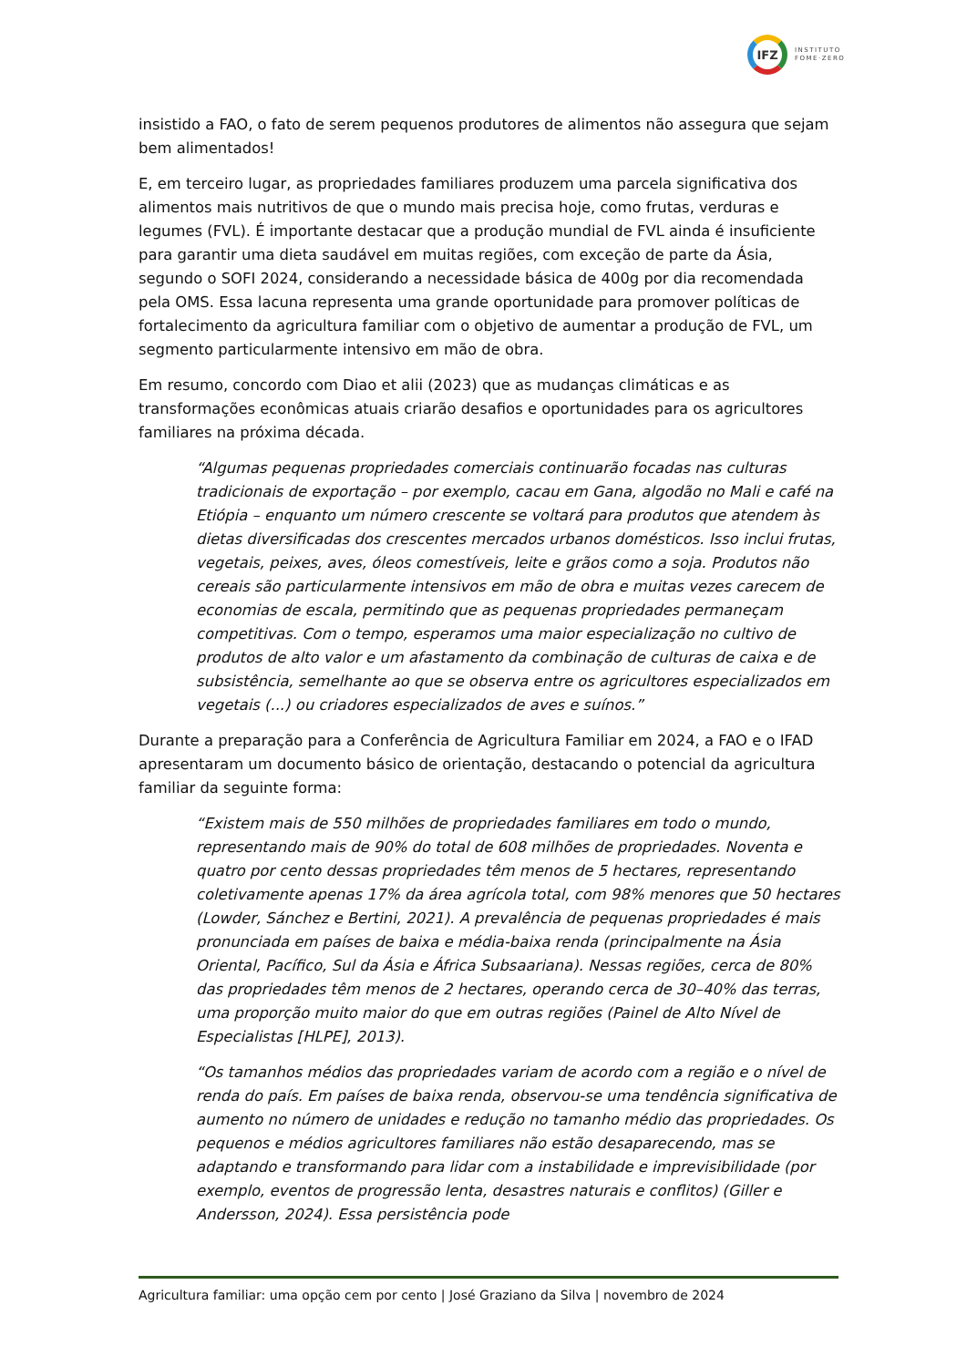IFZ
INSTITUTO
FOME·ZERO
insistido a FAO, o fato de serem pequenos produtores de alimentos não assegura que sejam bem alimentados!
E, em terceiro lugar, as propriedades familiares produzem uma parcela significativa dos alimentos mais nutritivos de que o mundo mais precisa hoje, como frutas, verduras e legumes (FVL). É importante destacar que a produção mundial de FVL ainda é insuficiente para garantir uma dieta saudável em muitas regiões, com exceção de parte da Ásia, segundo o SOFI 2024, considerando a necessidade básica de 400g por dia recomendada pela OMS. Essa lacuna representa uma grande oportunidade para promover políticas de fortalecimento da agricultura familiar com o objetivo de aumentar a produção de FVL, um segmento particularmente intensivo em mão de obra.
Em resumo, concordo com Diao et alii (2023) que as mudanças climáticas e as transformações econômicas atuais criarão desafios e oportunidades para os agricultores familiares na próxima década.
“Algumas pequenas propriedades comerciais continuarão focadas nas culturas tradicionais de exportação – por exemplo, cacau em Gana, algodão no Mali e café na Etiópia – enquanto um número crescente se voltará para produtos que atendem às dietas diversificadas dos crescentes mercados urbanos domésticos. Isso inclui frutas, vegetais, peixes, aves, óleos comestíveis, leite e grãos como a soja. Produtos não cereais são particularmente intensivos em mão de obra e muitas vezes carecem de economias de escala, permitindo que as pequenas propriedades permaneçam competitivas. Com o tempo, esperamos uma maior especialização no cultivo de produtos de alto valor e um afastamento da combinação de culturas de caixa e de subsistência, semelhante ao que se observa entre os agricultores especializados em vegetais (...) ou criadores especializados de aves e suínos.”
Durante a preparação para a Conferência de Agricultura Familiar em 2024, a FAO e o IFAD apresentaram um documento básico de orientação, destacando o potencial da agricultura familiar da seguinte forma:
“Existem mais de 550 milhões de propriedades familiares em todo o mundo, representando mais de 90% do total de 608 milhões de propriedades. Noventa e quatro por cento dessas propriedades têm menos de 5 hectares, representando coletivamente apenas 17% da área agrícola total, com 98% menores que 50 hectares (Lowder, Sánchez e Bertini, 2021). A prevalência de pequenas propriedades é mais pronunciada em países de baixa e média-baixa renda (principalmente na Ásia Oriental, Pacífico, Sul da Ásia e África Subsaariana). Nessas regiões, cerca de 80% das propriedades têm menos de 2 hectares, operando cerca de 30–40% das terras, uma proporção muito maior do que em outras regiões (Painel de Alto Nível de Especialistas [HLPE], 2013).
“Os tamanhos médios das propriedades variam de acordo com a região e o nível de renda do país. Em países de baixa renda, observou-se uma tendência significativa de aumento no número de unidades e redução no tamanho médio das propriedades. Os pequenos e médios agricultores familiares não estão desaparecendo, mas se adaptando e transformando para lidar com a instabilidade e imprevisibilidade (por exemplo, eventos de progressão lenta, desastres naturais e conflitos) (Giller e Andersson, 2024). Essa persistência pode
Agricultura familiar: uma opção cem por cento | José Graziano da Silva | novembro de 2024